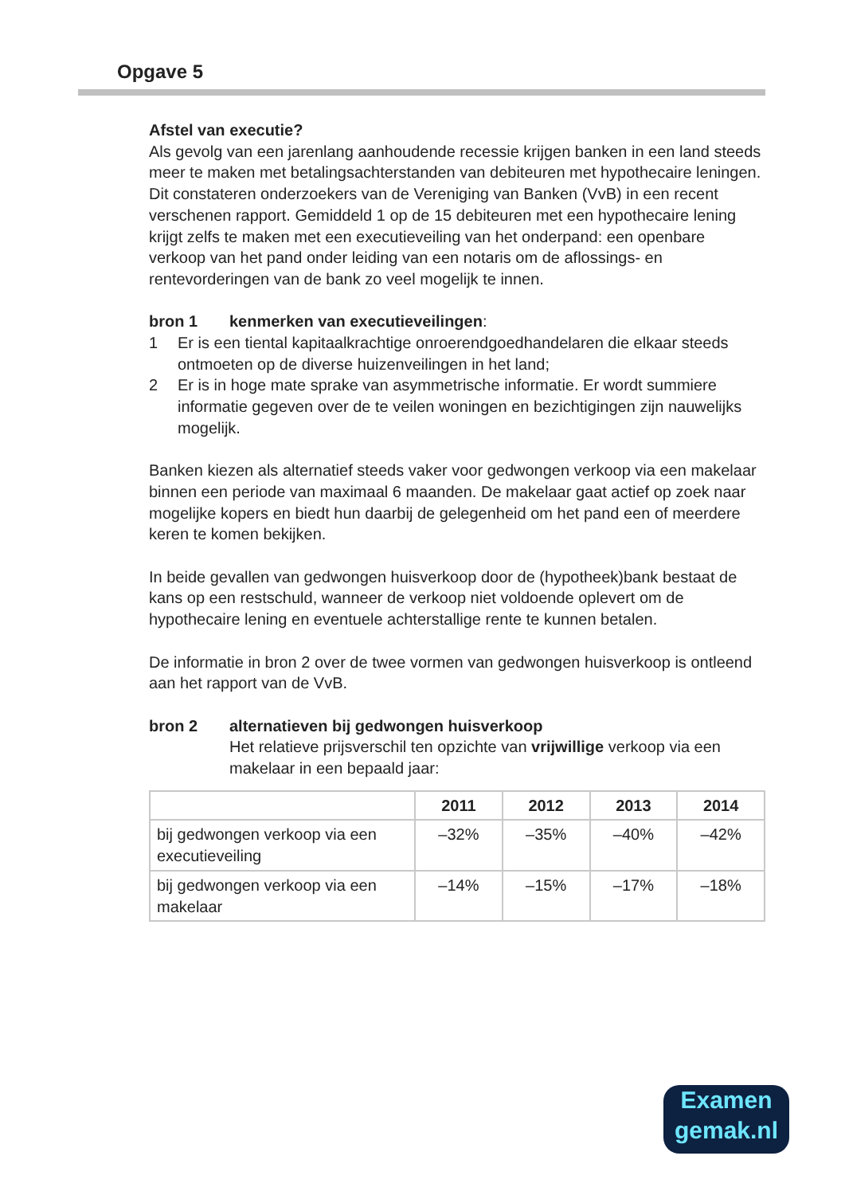Opgave 5
Afstel van executie?
Als gevolg van een jarenlang aanhoudende recessie krijgen banken in een land steeds meer te maken met betalingsachterstanden van debiteuren met hypothecaire leningen. Dit constateren onderzoekers van de Vereniging van Banken (VvB) in een recent verschenen rapport. Gemiddeld 1 op de 15 debiteuren met een hypothecaire lening krijgt zelfs te maken met een executieveiling van het onderpand: een openbare verkoop van het pand onder leiding van een notaris om de aflossings- en rentevorderingen van de bank zo veel mogelijk te innen.
bron 1 kenmerken van executieveilingen:
1 Er is een tiental kapitaalkrachtige onroerendgoedhandelaren die elkaar steeds ontmoeten op de diverse huizenveilingen in het land;
2 Er is in hoge mate sprake van asymmetrische informatie. Er wordt summiere informatie gegeven over de te veilen woningen en bezichtigingen zijn nauwelijks mogelijk.
Banken kiezen als alternatief steeds vaker voor gedwongen verkoop via een makelaar binnen een periode van maximaal 6 maanden. De makelaar gaat actief op zoek naar mogelijke kopers en biedt hun daarbij de gelegenheid om het pand een of meerdere keren te komen bekijken.
In beide gevallen van gedwongen huisverkoop door de (hypotheek)bank bestaat de kans op een restschuld, wanneer de verkoop niet voldoende oplevert om de hypothecaire lening en eventuele achterstallige rente te kunnen betalen.
De informatie in bron 2 over de twee vormen van gedwongen huisverkoop is ontleend aan het rapport van de VvB.
bron 2 alternatieven bij gedwongen huisverkoop
Het relatieve prijsverschil ten opzichte van vrijwillige verkoop via een makelaar in een bepaald jaar:
| | 2011 | 2012 | 2013 | 2014 |
| --- | --- | --- | --- | --- |
| bij gedwongen verkoop via een executieveiling | –32% | –35% | –40% | –42% |
| bij gedwongen verkoop via een makelaar | –14% | –15% | –17% | –18% |
Examen
gemak.nl